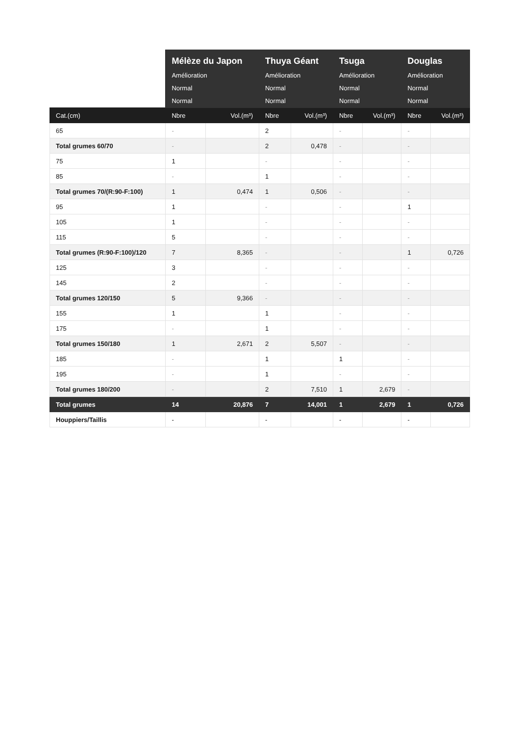| | Mélèze du Japon Amélioration Normal Normal | | Thuya Géant Amélioration Normal Normal | | Tsuga Amélioration Normal Normal | | Douglas Amélioration Normal Normal | |
| --- | --- | --- | --- | --- | --- | --- | --- | --- |
| Cat.(cm) | Nbre | Vol.(m³) | Nbre | Vol.(m³) | Nbre | Vol.(m³) | Nbre | Vol.(m³) |
| 65 | - | | 2 | | - | | - | |
| Total grumes 60/70 | - | | 2 | 0,478 | - | | - | |
| 75 | 1 | | - | | - | | - | |
| 85 | - | | 1 | | - | | - | |
| Total grumes 70/(R:90-F:100) | 1 | 0,474 | 1 | 0,506 | - | | - | |
| 95 | 1 | | - | | - | | 1 | |
| 105 | 1 | | - | | - | | - | |
| 115 | 5 | | - | | - | | - | |
| Total grumes (R:90-F:100)/120 | 7 | 8,365 | - | | - | | 1 | 0,726 |
| 125 | 3 | | - | | - | | - | |
| 145 | 2 | | - | | - | | - | |
| Total grumes 120/150 | 5 | 9,366 | - | | - | | - | |
| 155 | 1 | | 1 | | - | | - | |
| 175 | - | | 1 | | - | | - | |
| Total grumes 150/180 | 1 | 2,671 | 2 | 5,507 | - | | - | |
| 185 | - | | 1 | | 1 | | - | |
| 195 | - | | 1 | | - | | - | |
| Total grumes 180/200 | - | | 2 | 7,510 | 1 | 2,679 | - | |
| Total grumes | 14 | 20,876 | 7 | 14,001 | 1 | 2,679 | 1 | 0,726 |
| Houppiers/Taillis | - | | - | | - | | - | |